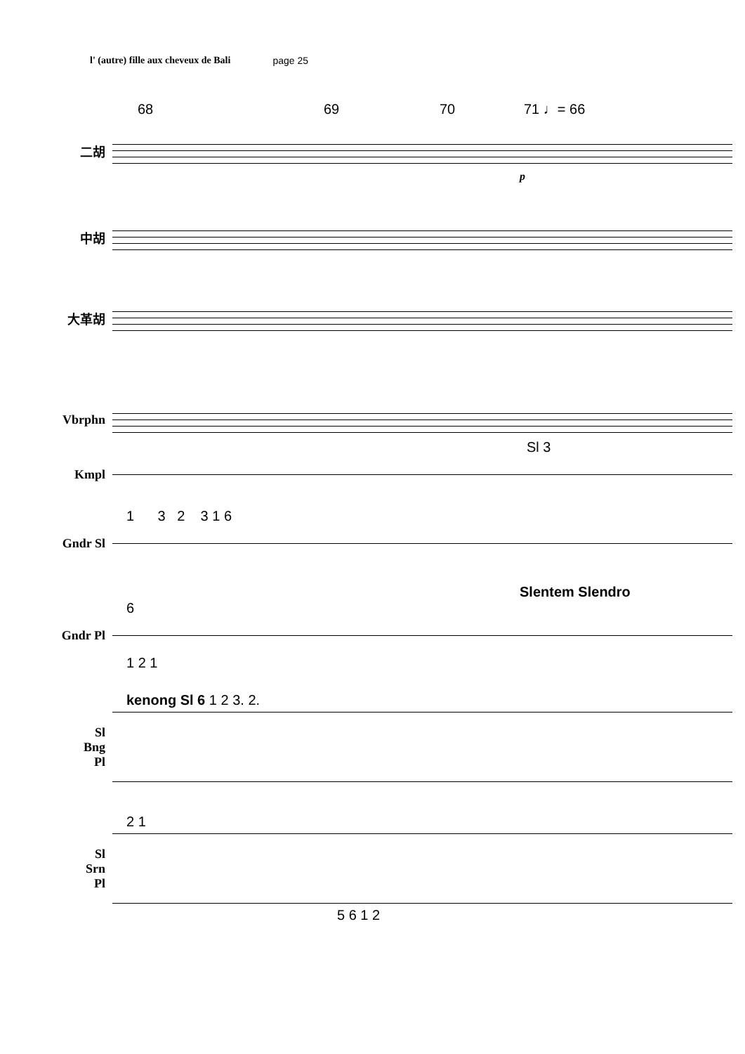l' (autre) fille aux cheveux de Bali page 25
68 69 70 71 ♩= 66
二胡
p
中胡
大革胡
Vbrphn
Sl 3
Kmpl
1 3 2 3 1 6
Gndr Sl
Slentem Slendro
6
Gndr Pl
1 2 1
kenong Sl 6 1 2 3. 2.
Sl
Bng
Pl
2 1
Sl
Srn
Pl
5 6 1 2